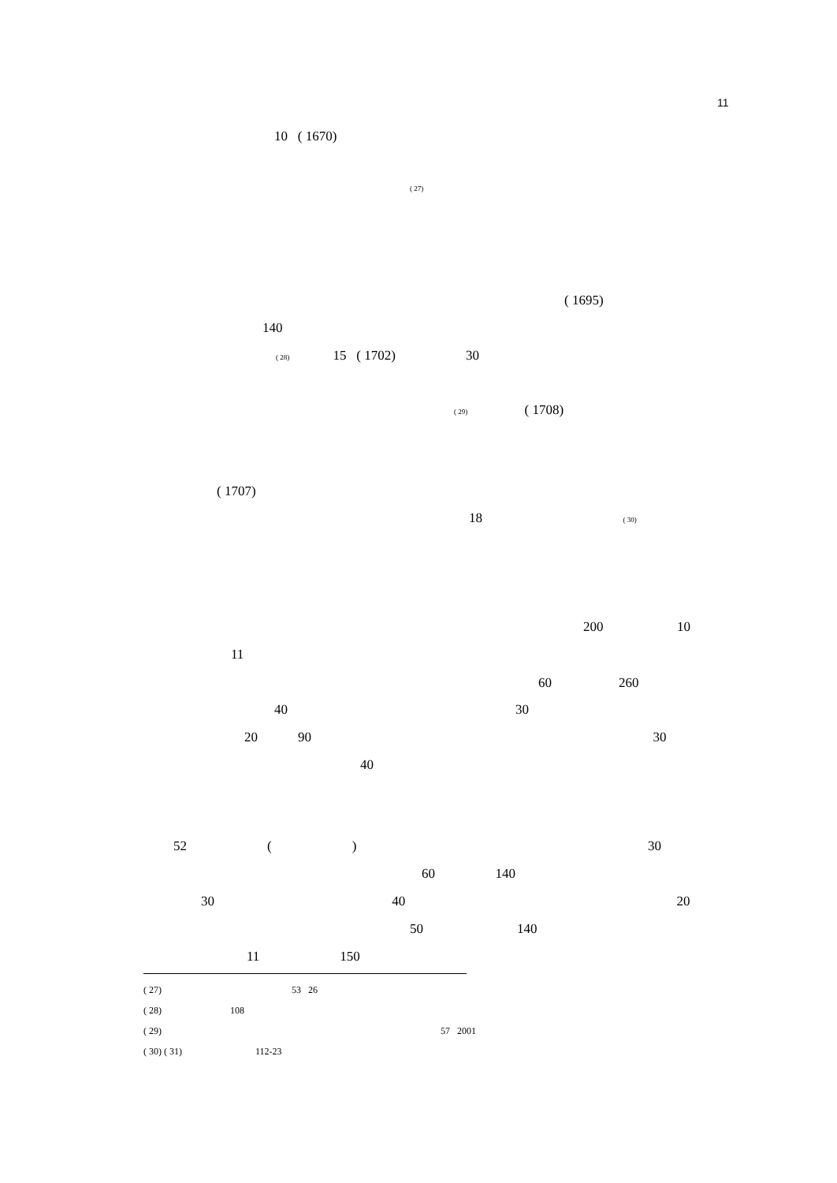11
10 ( 1670)
( 27)
( 1695)
140
( 28) 15 ( 1702) 30
( 29) ( 1708)
( 1707)
18 ( 30)
200 10
11
60 260
40 30
20 90 30
40
52 ( ) 30
60 140
30 40 20
50 140
11 150
( 27) 53 26
( 28) 108
( 29) 57 2001
( 30) ( 31) 112-23